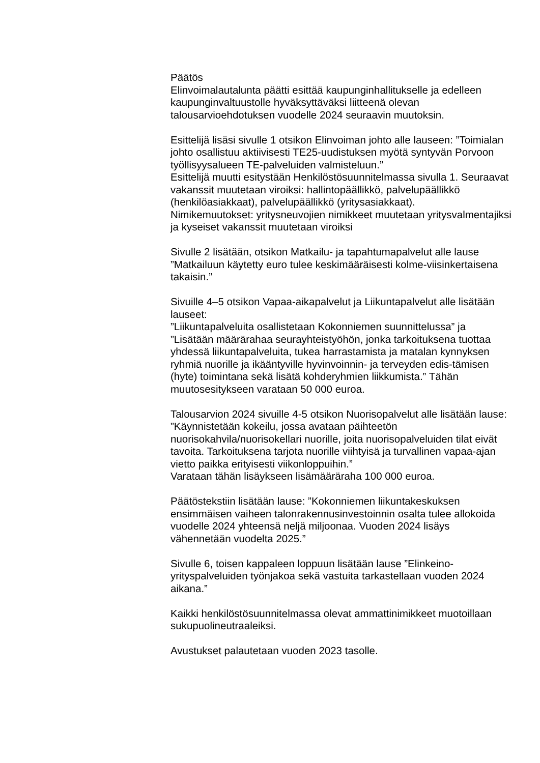Päätös
Elinvoimalautalunta päätti esittää kaupunginhallitukselle ja edelleen kaupunginvaltuustolle hyväksyttäväksi liitteenä olevan talousarvioehdotuksen vuodelle 2024 seuraavin muutoksin.
Esittelijä lisäsi sivulle 1 otsikon Elinvoiman johto alle lauseen: ”Toimialan johto osallistuu aktiivisesti TE25-uudistuksen myötä syntyvän Porvoon työllisyysalueen TE-palveluiden valmisteluun.”
Esittelijä muutti esitystään Henkilöstösuunnitelmassa sivulla 1. Seuraavat vakanssit muutetaan viroiksi: hallintopäällikkö, palvelupäällikkö (henkilöasiakkaat), palvelupäällikkö (yritysasiakkaat).
Nimikemuutokset: yritysneuvojien nimikkeet muutetaan yritysvalmentajiksi ja kyseiset vakanssit muutetaan viroiksi
Sivulle 2 lisätään, otsikon Matkailu- ja tapahtumapalvelut alle lause ”Matkailuun käytetty euro tulee keskimääräisesti kolme-viisinkertaisena takaisin.”
Sivuille 4–5 otsikon Vapaa-aikapalvelut ja Liikuntapalvelut alle lisätään lauseet:
”Liikuntapalveluita osallistetaan Kokonniemen suunnittelussa” ja ”Lisätään määrärahaa seurayhteistyöhön, jonka tarkoituksena tuottaa yhdessä liikuntapalveluita, tukea harrastamista ja matalan kynnyksen ryhmiä nuorille ja ikääntyville hyvinvoinnin- ja terveyden edis-tämisen (hyte) toimintana sekä lisätä kohderyhmien liikkumista.” Tähän muutosesitykseen varataan 50 000 euroa.
Talousarvion 2024 sivuille 4-5 otsikon Nuorisopalvelut alle lisätään lause:
”Käynnistetään kokeilu, jossa avataan päihteetön nuorisokahvila/nuorisokellari nuorille, joita nuorisopalveluiden tilat eivät tavoita. Tarkoituksena tarjota nuorille viihtyisä ja turvallinen vapaa-ajan vietto paikka erityisesti viikonloppuihin.”
Varataan tähän lisäykseen lisämääräraha 100 000 euroa.
Päätöstekstiin lisätään lause: ”Kokonniemen liikuntakeskuksen ensimmäisen vaiheen talonrakennusinvestoinnin osalta tulee allokoida vuodelle 2024 yhteensä neljä miljoonaa. Vuoden 2024 lisäys vähennetään vuodelta 2025.”
Sivulle 6, toisen kappaleen loppuun lisätään lause ”Elinkeino-yrityspalveluiden työnjakoa sekä vastuita tarkastellaan vuoden 2024 aikana.”
Kaikki henkilöstösuunnitelmassa olevat ammattinimikkeet muotoillaan sukupuolineutraaleiksi.
Avustukset palautetaan vuoden 2023 tasolle.